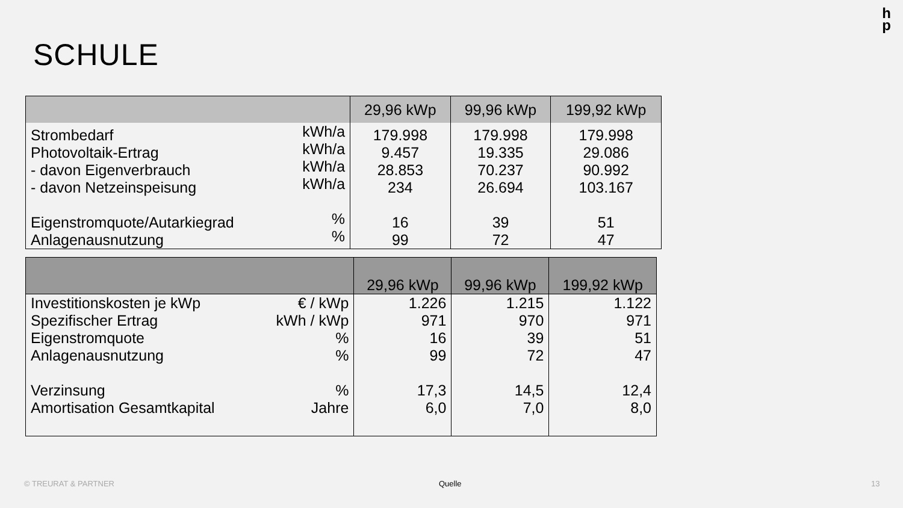h
p
SCHULE
| | | 29,96 kWp | 99,96 kWp | 199,92 kWp |
| --- | --- | --- | --- | --- |
| Strombedarf Photovoltaik-Ertrag - davon Eigenverbrauch - davon Netzeinspeisung Eigenstromquote/Autarkiegrad Anlagenausnutzung | kWh/a kWh/a kWh/a kWh/a % % | 179.998 9.457 28.853 234 16 99 | 179.998 19.335 70.237 26.694 39 72 | 179.998 29.086 90.992 103.167 51 47 |
| | | 29,96 kWp | 99,96 kWp | 199,92 kWp |
| --- | --- | --- | --- | --- |
| Investitionskosten je kWp Spezifischer Ertrag Eigenstromquote Anlagenausnutzung Verzinsung Amortisation Gesamtkapital | € / kWp kWh / kWp % % % Jahre | 1.226 971 16 99 17,3 6,0 | 1.215 970 39 72 14,5 7,0 | 1.122 971 51 47 12,4 8,0 |
© TREURAT & PARTNER Quelle 13